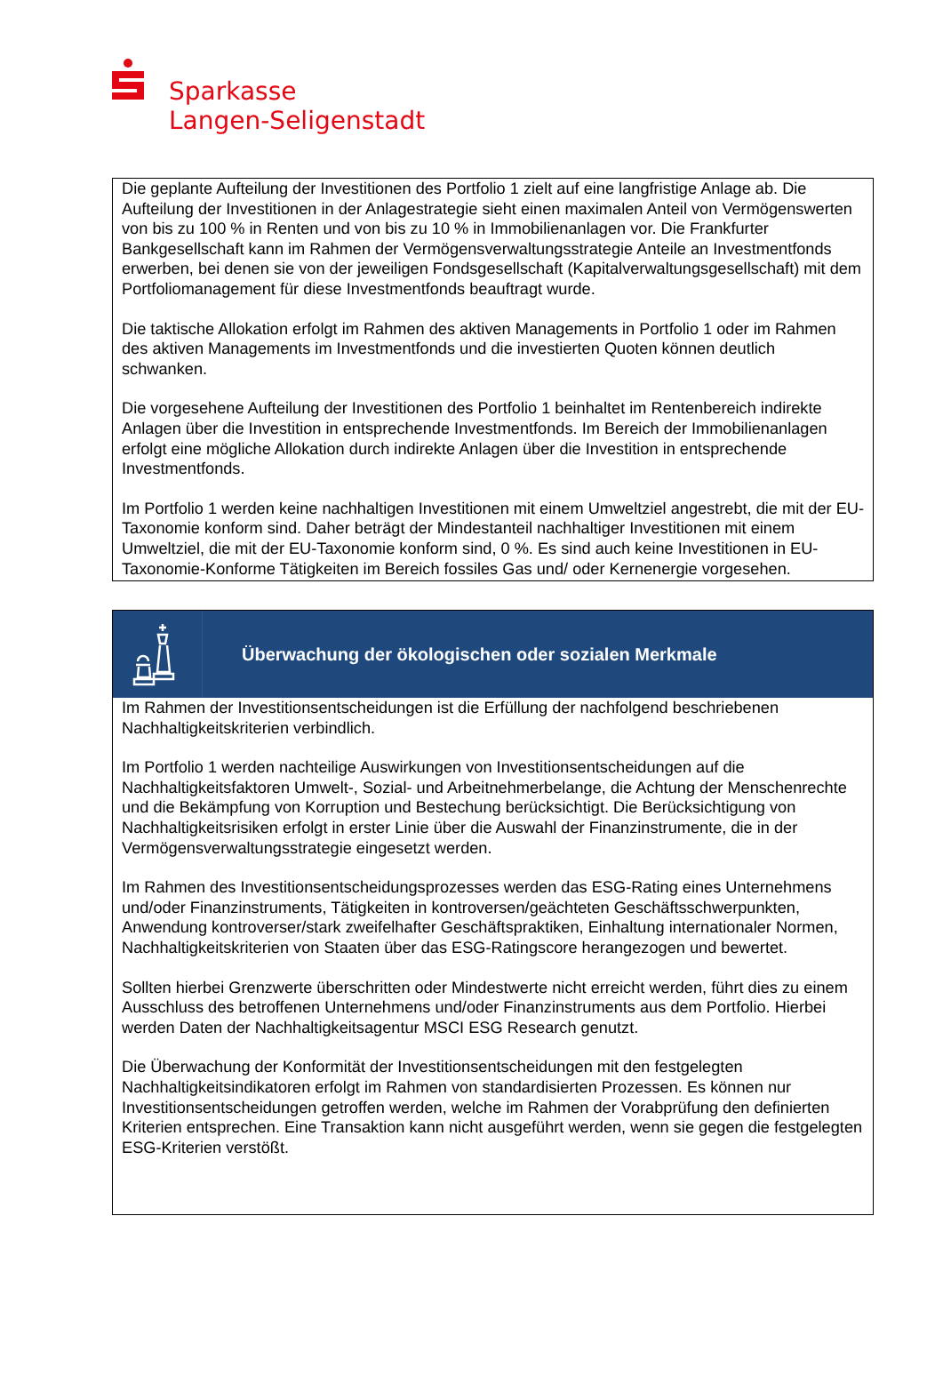Sparkasse
Langen-Seligenstadt
Die geplante Aufteilung der Investitionen des Portfolio 1 zielt auf eine langfristige Anlage ab. Die Aufteilung der Investitionen in der Anlagestrategie sieht einen maximalen Anteil von Vermögenswerten von bis zu 100 % in Renten und von bis zu 10 % in Immobilienanlagen vor. Die Frankfurter Bankgesellschaft kann im Rahmen der Vermögensverwaltungsstrategie Anteile an Investmentfonds erwerben, bei denen sie von der jeweiligen Fondsgesellschaft (Kapitalverwaltungsgesellschaft) mit dem Portfoliomanagement für diese Investmentfonds beauftragt wurde.
Die taktische Allokation erfolgt im Rahmen des aktiven Managements in Portfolio 1 oder im Rahmen des aktiven Managements im Investmentfonds und die investierten Quoten können deutlich schwanken.
Die vorgesehene Aufteilung der Investitionen des Portfolio 1 beinhaltet im Rentenbereich indirekte Anlagen über die Investition in entsprechende Investmentfonds. Im Bereich der Immobilienanlagen erfolgt eine mögliche Allokation durch indirekte Anlagen über die Investition in entsprechende Investmentfonds.
Im Portfolio 1 werden keine nachhaltigen Investitionen mit einem Umweltziel angestrebt, die mit der EU-Taxonomie konform sind. Daher beträgt der Mindestanteil nachhaltiger Investitionen mit einem Umweltziel, die mit der EU-Taxonomie konform sind, 0 %. Es sind auch keine Investitionen in EU-Taxonomie-Konforme Tätigkeiten im Bereich fossiles Gas und/ oder Kernenergie vorgesehen.
Überwachung der ökologischen oder sozialen Merkmale
Im Rahmen der Investitionsentscheidungen ist die Erfüllung der nachfolgend beschriebenen Nachhaltigkeitskriterien verbindlich.
Im Portfolio 1 werden nachteilige Auswirkungen von Investitionsentscheidungen auf die Nachhaltigkeitsfaktoren Umwelt-, Sozial- und Arbeitnehmerbelange, die Achtung der Menschenrechte und die Bekämpfung von Korruption und Bestechung berücksichtigt. Die Berücksichtigung von Nachhaltigkeitsrisiken erfolgt in erster Linie über die Auswahl der Finanzinstrumente, die in der Vermögensverwaltungsstrategie eingesetzt werden.
Im Rahmen des Investitionsentscheidungsprozesses werden das ESG-Rating eines Unternehmens und/oder Finanzinstruments, Tätigkeiten in kontroversen/geächteten Geschäftsschwerpunkten, Anwendung kontroverser/stark zweifelhafter Geschäftspraktiken, Einhaltung internationaler Normen, Nachhaltigkeitskriterien von Staaten über das ESG-Ratingscore herangezogen und bewertet.
Sollten hierbei Grenzwerte überschritten oder Mindestwerte nicht erreicht werden, führt dies zu einem Ausschluss des betroffenen Unternehmens und/oder Finanzinstruments aus dem Portfolio. Hierbei werden Daten der Nachhaltigkeitsagentur MSCI ESG Research genutzt.
Die Überwachung der Konformität der Investitionsentscheidungen mit den festgelegten Nachhaltigkeitsindikatoren erfolgt im Rahmen von standardisierten Prozessen. Es können nur Investitionsentscheidungen getroffen werden, welche im Rahmen der Vorabprüfung den definierten Kriterien entsprechen. Eine Transaktion kann nicht ausgeführt werden, wenn sie gegen die festgelegten ESG-Kriterien verstößt.